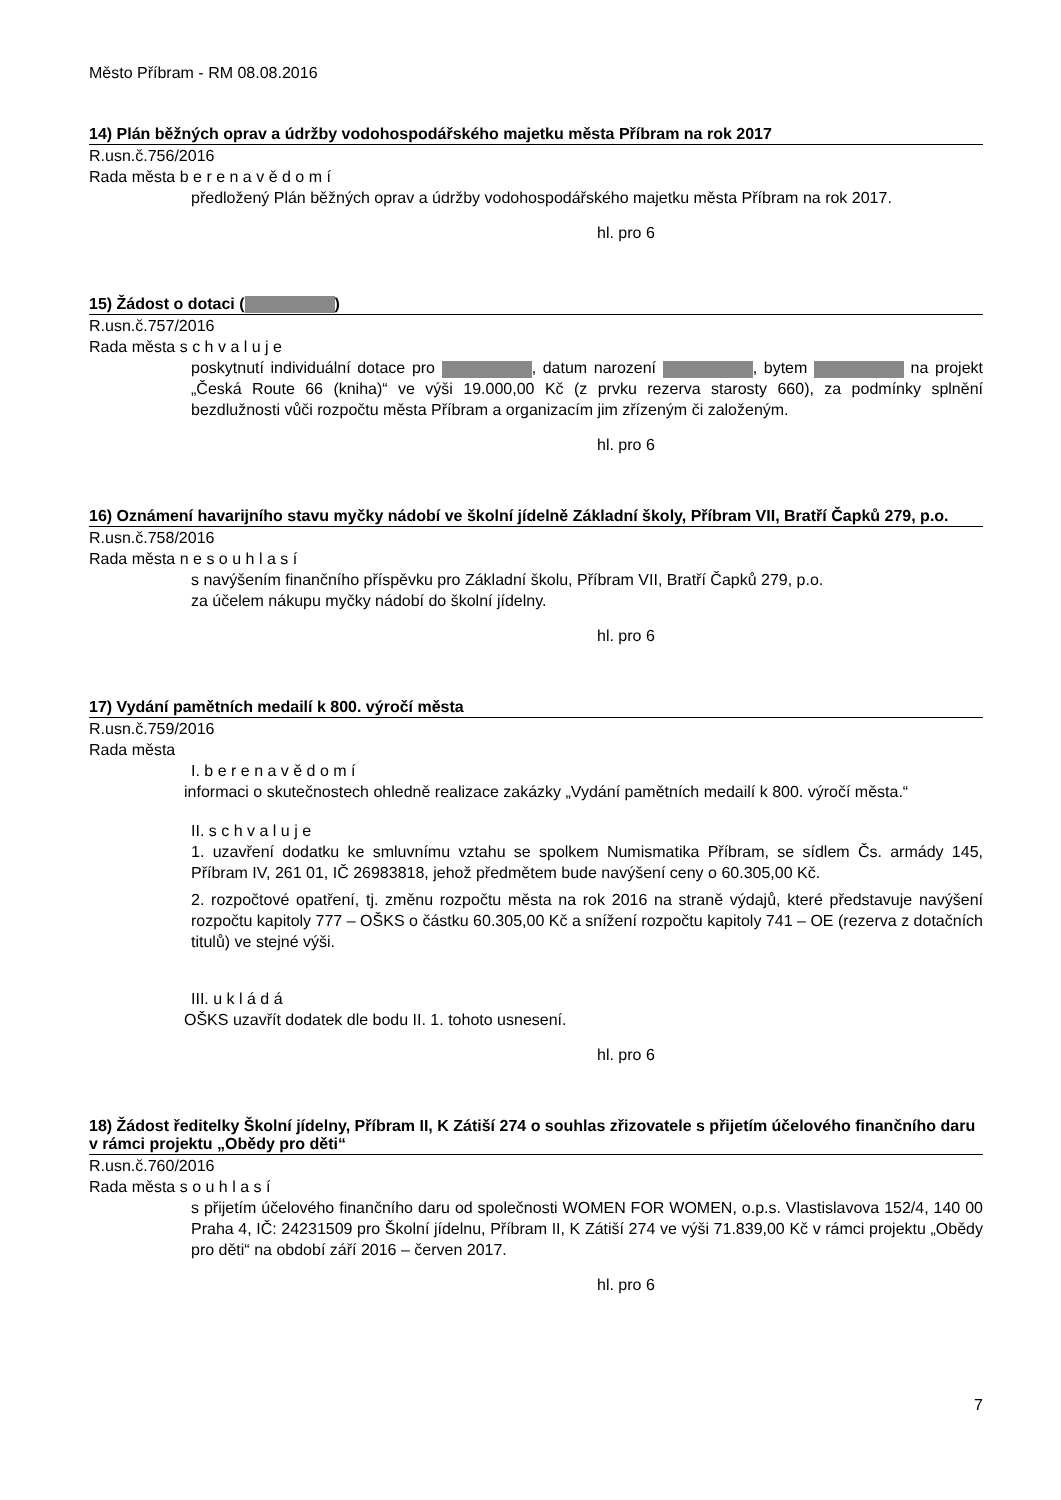Město Příbram - RM 08.08.2016
14) Plán běžných oprav a údržby vodohospodářského majetku města Příbram na rok 2017
R.usn.č.756/2016
Rada města b e r e n a v ě d o m í
předložený Plán běžných oprav a údržby vodohospodářského majetku města Příbram na rok 2017.
hl. pro 6
15) Žádost o dotaci ( )
R.usn.č.757/2016
Rada města s c h v a l u j e
poskytnutí individuální dotace pro , datum narození , bytem na projekt „Česká Route 66 (kniha)“ ve výši 19.000,00 Kč (z prvku rezerva starosty 660), za podmínky splnění bezdlužnosti vůči rozpočtu města Příbram a organizacím jim zřízeným či založeným.
hl. pro 6
16) Oznámení havarijního stavu myčky nádobí ve školní jídelně Základní školy, Příbram VII, Bratří Čapků 279, p.o.
R.usn.č.758/2016
Rada města n e s o u h l a s í
s navýšením finančního příspěvku pro Základní školu, Příbram VII, Bratří Čapků 279, p.o.
za účelem nákupu myčky nádobí do školní jídelny.
hl. pro 6
17) Vydání pamětních medailí k 800. výročí města
R.usn.č.759/2016
Rada města
I. b e r e n a v ě d o m í
informaci o skutečnostech ohledně realizace zakázky „Vydání pamětních medailí k 800. výročí města.“
II. s c h v a l u j e
1. uzavření dodatku ke smluvnímu vztahu se spolkem Numismatika Příbram, se sídlem Čs. armády 145, Příbram IV, 261 01, IČ 26983818, jehož předmětem bude navýšení ceny o 60.305,00 Kč.
2. rozpočtové opatření, tj. změnu rozpočtu města na rok 2016 na straně výdajů, které představuje navýšení rozpočtu kapitoly 777 – OŠKS o částku 60.305,00 Kč a snížení rozpočtu kapitoly 741 – OE (rezerva z dotačních titulů) ve stejné výši.
III. u k l á d á
OŠKS uzavřít dodatek dle bodu II. 1. tohoto usnesení.
hl. pro 6
18) Žádost ředitelky Školní jídelny, Příbram II, K Zátiší 274 o souhlas zřizovatele s přijetím účelového finančního daru v rámci projektu „Obědy pro děti“
R.usn.č.760/2016
Rada města s o u h l a s í
s přijetím účelového finančního daru od společnosti WOMEN FOR WOMEN, o.p.s. Vlastislavova 152/4, 140 00 Praha 4, IČ: 24231509 pro Školní jídelnu, Příbram II, K Zátiší 274 ve výši 71.839,00 Kč v rámci projektu „Obědy pro děti“ na období září 2016 – červen 2017.
hl. pro 6
7